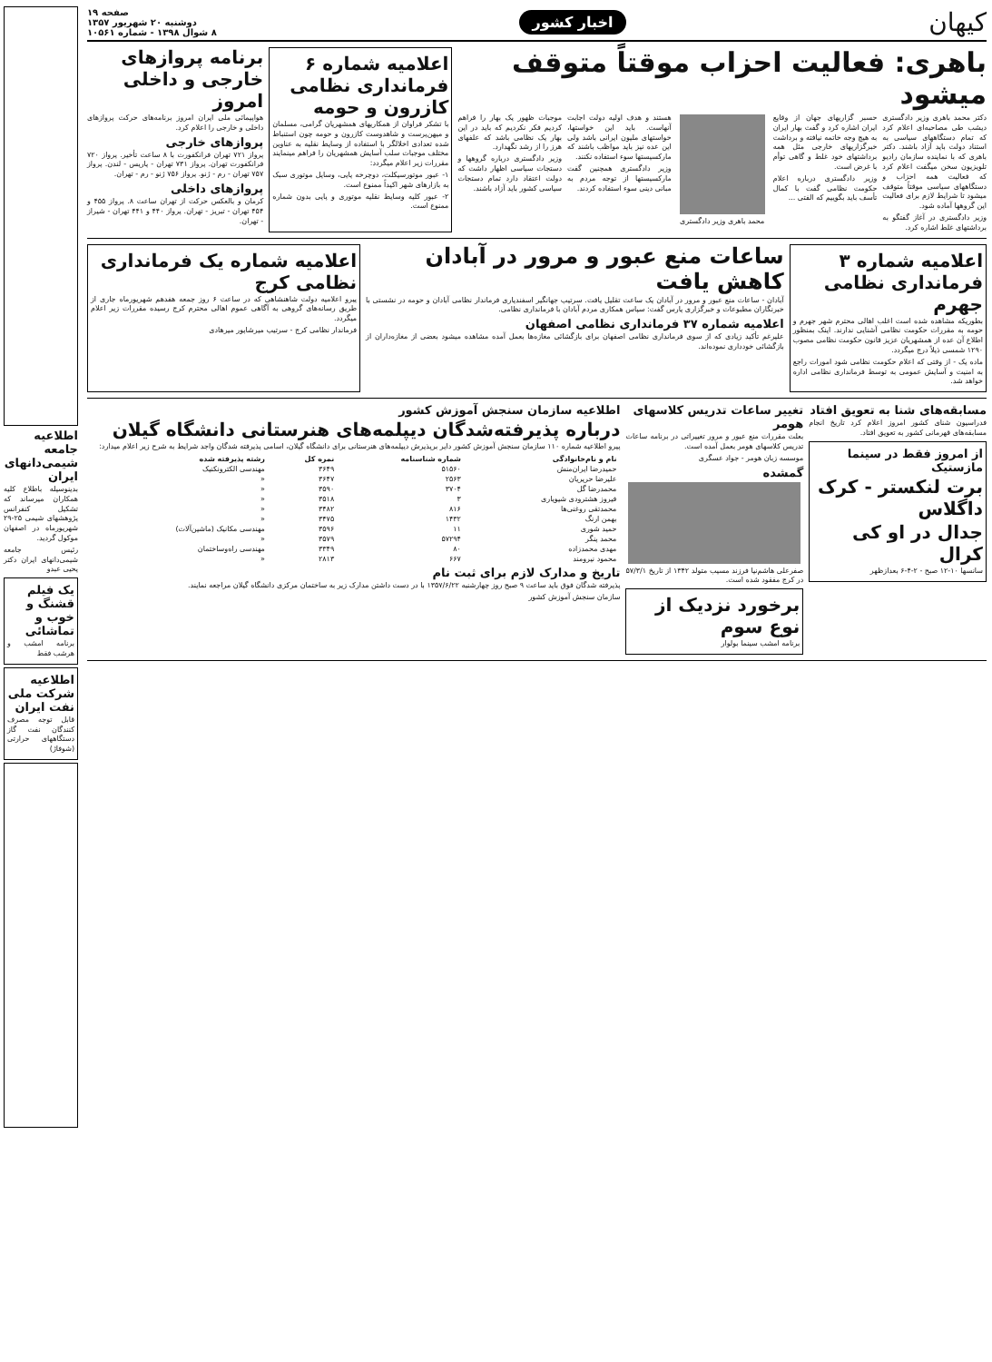کیهان
اخبار کشور
صفحه ۱۹
دوشنبه ۲۰ شهریور ۱۳۵۷
۸ شوال ۱۳۹۸ - شماره ۱۰۵۶۱
باهری: فعالیت احزاب موقتاً متوقف میشود
دکتر محمد باهری وزیر دادگستری دیشب طی مصاحبه‌ای اعلام کرد که تمام دستگاههای سیاسی به استناد دولت باید آزاد باشند. دکتر باهری که با نماینده سازمان رادیو تلویزیون سخن میگفت اعلام کرد که فعالیت همه احزاب و دستگاههای سیاسی موقتاً متوقف میشود تا شرایط لازم برای فعالیت این گروهها آماده شود.
وزیر دادگستری در آغاز گفتگو به برداشتهای غلط اشاره کرد.
حسبر گزاریهای جهان از وقایع ایران اشاره کرد و گفت بهار ایران به هیچ وجه خاتمه نیافته و برداشت خبرگزاریهای خارجی مثل همه برداشتهای خود غلط و گاهی توأم با غرض است.
وزیر دادگستری درباره اعلام حکومت نظامی گفت با کمال تأسف باید بگوییم که الفتی ...
محمد باهری وزیر دادگستری
هستند و هدف اولیه دولت اجابت آنهاست. باید این خواستها، خواستهای ملیون ایرانی باشد ولی این عده نیز باید مواظب باشند که مارکسیستها سوء استفاده نکنند.
وزیر دادگستری همچنین گفت مارکسیستها از توجه مردم به مبانی دینی سوء استفاده کردند.
موجبات ظهور یک بهار را فراهم کردیم فکر نکردیم که باید در این بهار یک نظامی باشد که علفهای هرز را از رشد نگهدارد.
وزیر دادگستری درباره گروهها و دستجات سیاسی اظهار داشت که دولت اعتقاد دارد تمام دستجات سیاسی کشور باید آزاد باشند.
اعلامیه شماره ۶ فرمانداری نظامی کازرون و حومه
با تشکر فراوان از همکاریهای همشهریان گرامی، مسلمان و میهن‌پرست و شاهدوست کازرون و حومه چون استنباط شده تعدادی اخلالگر با استفاده از وسایط نقلیه به عناوین مختلف موجبات سلب آسایش همشهریان را فراهم مینمایند مقررات زیر اعلام میگردد:
۱- عبور موتورسیکلت، دوچرخه پایی، وسایل موتوری سبک به بازارهای شهر اکیداً ممنوع است.
۲- عبور کلیه وسایط نقلیه موتوری و پایی بدون شماره ممنوع است.
برنامه پروازهای خارجی و داخلی امروز
هواپیمائی ملی ایران امروز برنامه‌های حرکت پروازهای داخلی و خارجی را اعلام کرد.
پروازهای خارجی
پرواز ۷۲۱ تهران فرانکفورت با ۸ ساعت تأخیر. پرواز ۷۲۰ فرانکفورت تهران. پرواز ۷۳۱ تهران - پاریس - لندن. پرواز ۷۵۷ تهران - رم - ژنو. پرواز ۷۵۶ ژنو - رم - تهران.
پروازهای داخلی
کرمان و بالعکس حرکت از تهران ساعت ۸. پرواز ۴۵۵ و ۴۵۴ تهران - تبریز - تهران. پرواز ۴۴۰ و ۴۴۱ تهران - شیراز - تهران.
اعلامیه شماره ۳ فرمانداری نظامی جهرم
بطوریکه مشاهده شده است اغلب اهالی محترم شهر جهرم و حومه به مقررات حکومت نظامی آشنایی ندارند. اینک بمنظور اطلاع آن عده از همشهریان عزیز قانون حکومت نظامی مصوب ۱۲۹۰ شمسی ذیلاً درج میگردد.
ماده یک - از وقتی که اعلام حکومت نظامی شود امورات راجع به امنیت و آسایش عمومی به توسط فرمانداری نظامی اداره خواهد شد.
ساعات منع عبور و مرور در آبادان کاهش یافت
آبادان - ساعات منع عبور و مرور در آبادان یک ساعت تقلیل یافت. سرتیپ جهانگیر اسفندیاری فرماندار نظامی آبادان و حومه در نشستی با خبرنگاران مطبوعات و خبرگزاری پارس گفت: سپاس همکاری مردم آبادان با فرمانداری نظامی.
اعلامیه شماره ۳۷ فرمانداری نظامی اصفهان
علیرغم تأکید زیادی که از سوی فرمانداری نظامی اصفهان برای بازگشائی مغازه‌ها بعمل آمده مشاهده میشود بعضی از مغازه‌داران از بازگشائی خودداری نموده‌اند.
اعلامیه شماره یک فرمانداری نظامی کرج
پیرو اعلامیه دولت شاهنشاهی که در ساعت ۶ روز جمعه هفدهم شهریورماه جاری از طریق رسانه‌های گروهی به آگاهی عموم اهالی محترم کرج رسیده مقررات زیر اعلام میگردد.
فرماندار نظامی کرج - سرتیپ میرشاپور میرهادی
مسابقه‌های شنا به تعویق افتاد
فدراسیون شنای کشور امروز اعلام کرد تاریخ انجام مسابقه‌های قهرمانی کشور به تعویق افتاد.
از امروز فقط در سینما مازستیک
برت لنکستر - کرک داگلاس
جدال در او کی کرال
سانسها ۱۰-۱۲ صبح - ۲-۴-۶ بعدازظهر
تغییر ساعات تدریس کلاسهای هومر
بعلت مقررات منع عبور و مرور تغییراتی در برنامه ساعات تدریس کلاسهای هومر بعمل آمده است.
موسسه زبان هومر - جواد عسگری
گمشده
صفرعلی هاشم‌نیا فرزند مسیب متولد ۱۳۴۲ از تاریخ ۵۷/۳/۱ در کرج مفقود شده است.
برخورد نزدیک از نوع سوم
برنامه امشب سینما بولوار
اطلاعیه سازمان سنجش آموزش کشور
درباره پذیرفته‌شدگان دیپلمه‌های هنرستانی دانشگاه گیلان
پیرو اطلاعیه شماره ۱۱۰ سازمان سنجش آموزش کشور دایر برپذیرش دیپلمه‌های هنرستانی برای دانشگاه گیلان، اسامی پذیرفته شدگان واجد شرایط به شرح زیر اعلام میدارد:
| نام و نام‌خانوادگی | شماره شناسنامه | نمره کل | رشته پذیرفته شده |
| --- | --- | --- | --- |
| حمیدرضا ایران‌منش | ۵۱۵۶۰ | ۳۶۴۹ | مهندسی الکترونکنیک |
| علیرضا حریریان | ۲۵۶۳ | ۳۶۴۷ | « |
| محمدرضا گل | ۳۷۰۴ | ۳۵۹۰ | « |
| فیروز هشترودی شیویاری | ۳ | ۳۵۱۸ | « |
| محمدتقی روغنی‌ها | ۸۱۶ | ۳۴۸۲ | « |
| بهمن ارنگ | ۱۴۳۲ | ۳۴۷۵ | « |
| حمید شوری | ۱۱ | ۳۵۹۶ | مهندسی مکانیک (ماشین‌آلات) |
| محمد پنگر | ۵۷۲۹۴ | ۳۵۷۹ | « |
| مهدی محمدزاده | ۸۰ | ۳۳۴۹ | مهندسی راه‌وساختمان |
| محمود نیرومند | ۶۶۷ | ۲۸۱۳ | « |
تاریخ و مدارک لازم برای ثبت نام
پذیرفته شدگان فوق باید ساعت ۹ صبح روز چهارشنبه ۱۳۵۷/۶/۲۲ با در دست داشتن مدارک زیر به ساختمان مرکزی دانشگاه گیلان مراجعه نمایند.
سازمان سنجش آموزش کشور
اطلاعیه جامعه شیمی‌دانهای ایران
بدینوسیله باطلاع کلیه همکاران میرساند که تشکیل کنفرانس پژوهشهای شیمی ۲۵-۲۹ شهریورماه در اصفهان موکول گردید.
رئیس جامعه شیمی‌دانهای ایران دکتر یحیی عبدو
یک فیلم قشنگ و خوب و تماشائی
برنامه امشب و هرشب فقط
اطلاعیه شرکت ملی نفت ایران
قابل توجه مصرف کنندگان نفت گاز دستگاههای حرارتی (شوفاژ)